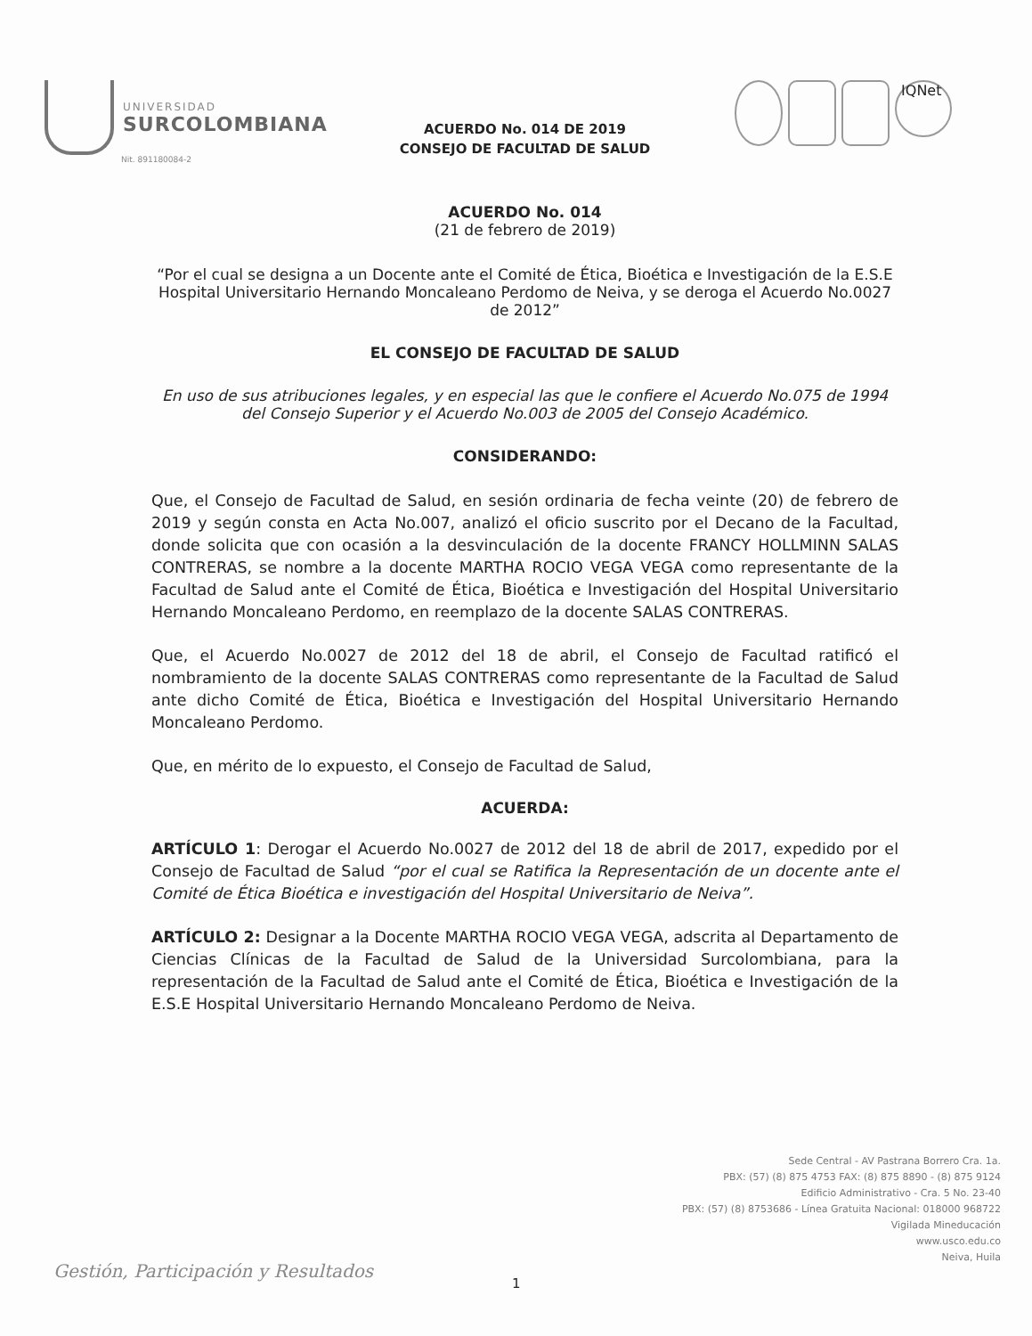UNIVERSIDAD
SURCOLOMBIANA
Nit. 891180084-2
IQNet
ACUERDO No. 014 DE 2019
CONSEJO DE FACULTAD DE SALUD
ACUERDO No. 014
(21 de febrero de 2019)
“Por el cual se designa a un Docente ante el Comité de Ética, Bioética e Investigación de la E.S.E Hospital Universitario Hernando Moncaleano Perdomo de Neiva, y se deroga el Acuerdo No.0027 de 2012”
EL CONSEJO DE FACULTAD DE SALUD
En uso de sus atribuciones legales, y en especial las que le confiere el Acuerdo No.075 de 1994 del Consejo Superior y el Acuerdo No.003 de 2005 del Consejo Académico.
CONSIDERANDO:
Que, el Consejo de Facultad de Salud, en sesión ordinaria de fecha veinte (20) de febrero de 2019 y según consta en Acta No.007, analizó el oficio suscrito por el Decano de la Facultad, donde solicita que con ocasión a la desvinculación de la docente FRANCY HOLLMINN SALAS CONTRERAS, se nombre a la docente MARTHA ROCIO VEGA VEGA como representante de la Facultad de Salud ante el Comité de Ética, Bioética e Investigación del Hospital Universitario Hernando Moncaleano Perdomo, en reemplazo de la docente SALAS CONTRERAS.
Que, el Acuerdo No.0027 de 2012 del 18 de abril, el Consejo de Facultad ratificó el nombramiento de la docente SALAS CONTRERAS como representante de la Facultad de Salud ante dicho Comité de Ética, Bioética e Investigación del Hospital Universitario Hernando Moncaleano Perdomo.
Que, en mérito de lo expuesto, el Consejo de Facultad de Salud,
ACUERDA:
ARTÍCULO 1: Derogar el Acuerdo No.0027 de 2012 del 18 de abril de 2017, expedido por el Consejo de Facultad de Salud “por el cual se Ratifica la Representación de un docente ante el Comité de Ética Bioética e investigación del Hospital Universitario de Neiva”.
ARTÍCULO 2: Designar a la Docente MARTHA ROCIO VEGA VEGA, adscrita al Departamento de Ciencias Clínicas de la Facultad de Salud de la Universidad Surcolombiana, para la representación de la Facultad de Salud ante el Comité de Ética, Bioética e Investigación de la E.S.E Hospital Universitario Hernando Moncaleano Perdomo de Neiva.
Sede Central - AV Pastrana Borrero Cra. 1a.
PBX: (57) (8) 875 4753 FAX: (8) 875 8890 - (8) 875 9124
Edificio Administrativo - Cra. 5 No. 23-40
PBX: (57) (8) 8753686 - Línea Gratuita Nacional: 018000 968722
Vigilada Mineducación
www.usco.edu.co
Neiva, Huila
Gestión, Participación y Resultados
1